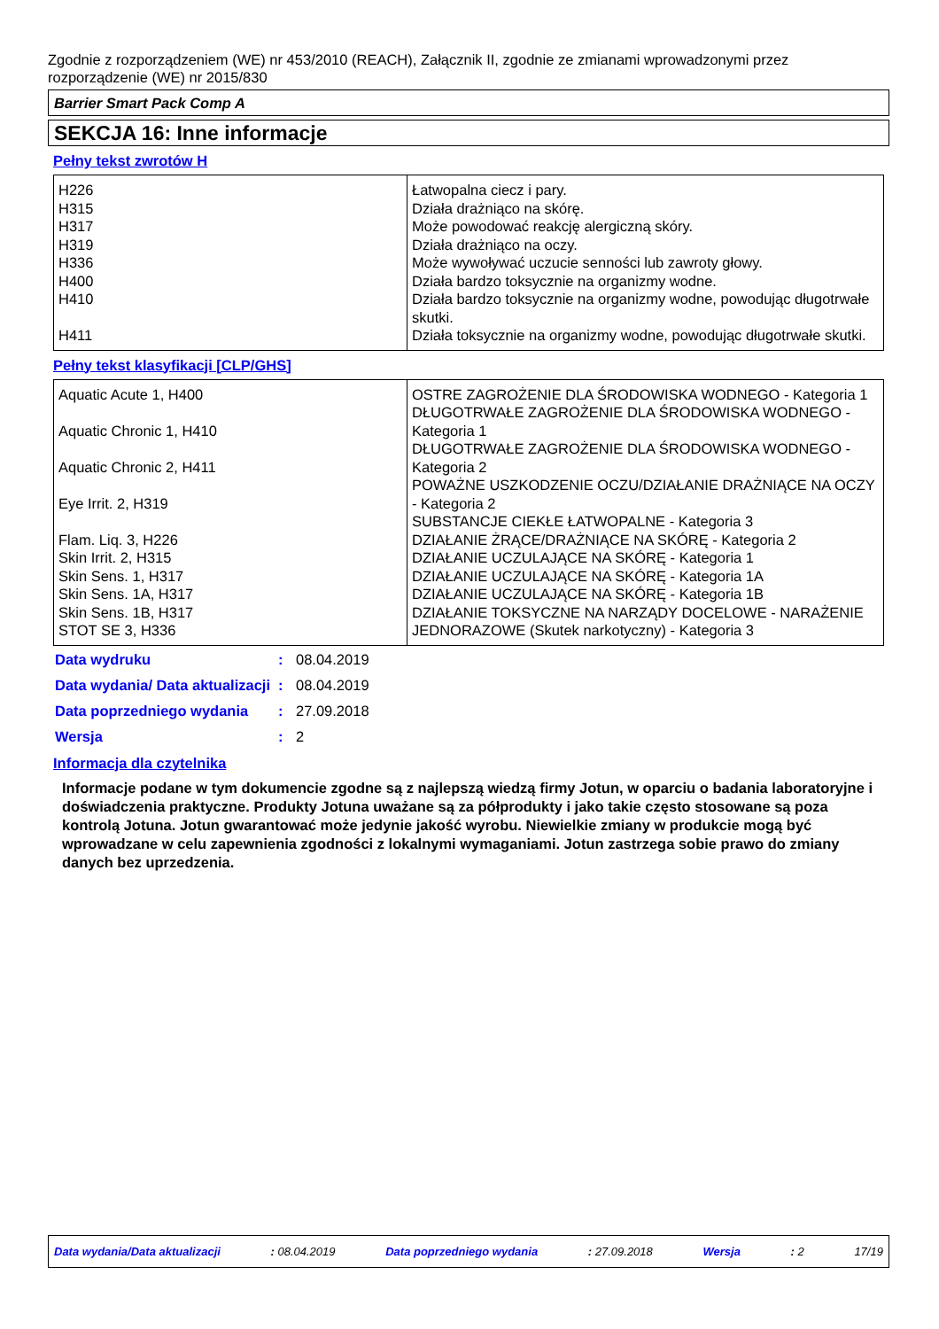Zgodnie z rozporządzeniem (WE) nr 453/2010 (REACH), Załącznik II, zgodnie ze zmianami wprowadzonymi przez rozporządzenie (WE) nr 2015/830
Barrier Smart Pack Comp A
SEKCJA 16: Inne informacje
Pełny tekst zwrotów H
| H226 H315 H317 H319 H336 H400 H410 H411 | Łatwopalna ciecz i pary. Działa drażniąco na skórę. Może powodować reakcję alergiczną skóry. Działa drażniąco na oczy. Może wywoływać uczucie senności lub zawroty głowy. Działa bardzo toksycznie na organizmy wodne. Działa bardzo toksycznie na organizmy wodne, powodując długotrwałe skutki. Działa toksycznie na organizmy wodne, powodując długotrwałe skutki. |
Pełny tekst klasyfikacji [CLP/GHS]
| Aquatic Acute 1, H400 Aquatic Chronic 1, H410 Aquatic Chronic 2, H411 Eye Irrit. 2, H319 Flam. Liq. 3, H226 Skin Irrit. 2, H315 Skin Sens. 1, H317 Skin Sens. 1A, H317 Skin Sens. 1B, H317 STOT SE 3, H336 | OSTRE ZAGROŻENIE DLA ŚRODOWISKA WODNEGO - Kategoria 1 DŁUGOTRWAŁE ZAGROŻENIE DLA ŚRODOWISKA WODNEGO - Kategoria 1 DŁUGOTRWAŁE ZAGROŻENIE DLA ŚRODOWISKA WODNEGO - Kategoria 2 POWAŻNE USZKODZENIE OCZU/DZIAŁANIE DRAŻNIĄCE NA OCZY - Kategoria 2 SUBSTANCJE CIEKŁE ŁATWOPALNE - Kategoria 3 DZIAŁANIE ŻRĄCE/DRAŻNIĄCE NA SKÓRĘ - Kategoria 2 DZIAŁANIE UCZULAJĄCE NA SKÓRĘ - Kategoria 1 DZIAŁANIE UCZULAJĄCE NA SKÓRĘ - Kategoria 1A DZIAŁANIE UCZULAJĄCE NA SKÓRĘ - Kategoria 1B DZIAŁANIE TOKSYCZNE NA NARZĄDY DOCELOWE - NARAŻENIE JEDNORAZOWE (Skutek narkotyczny) - Kategoria 3 |
| Data wydruku | : | 08.04.2019 |
| Data wydania/ Data aktualizacji | : | 08.04.2019 |
| Data poprzedniego wydania | : | 27.09.2018 |
| Wersja | : | 2 |
Informacja dla czytelnika
Informacje podane w tym dokumencie zgodne są z najlepszą wiedzą firmy Jotun, w oparciu o badania laboratoryjne i doświadczenia praktyczne. Produkty Jotuna uważane są za półprodukty i jako takie często stosowane są poza kontrolą Jotuna. Jotun gwarantować może jedynie jakość wyrobu. Niewielkie zmiany w produkcie mogą być wprowadzane w celu zapewnienia zgodności z lokalnymi wymaganiami. Jotun zastrzega sobie prawo do zmiany danych bez uprzedzenia.
Data wydania/Data aktualizacji : 08.04.2019 Data poprzedniego wydania : 27.09.2018 Wersja : 2 17/19